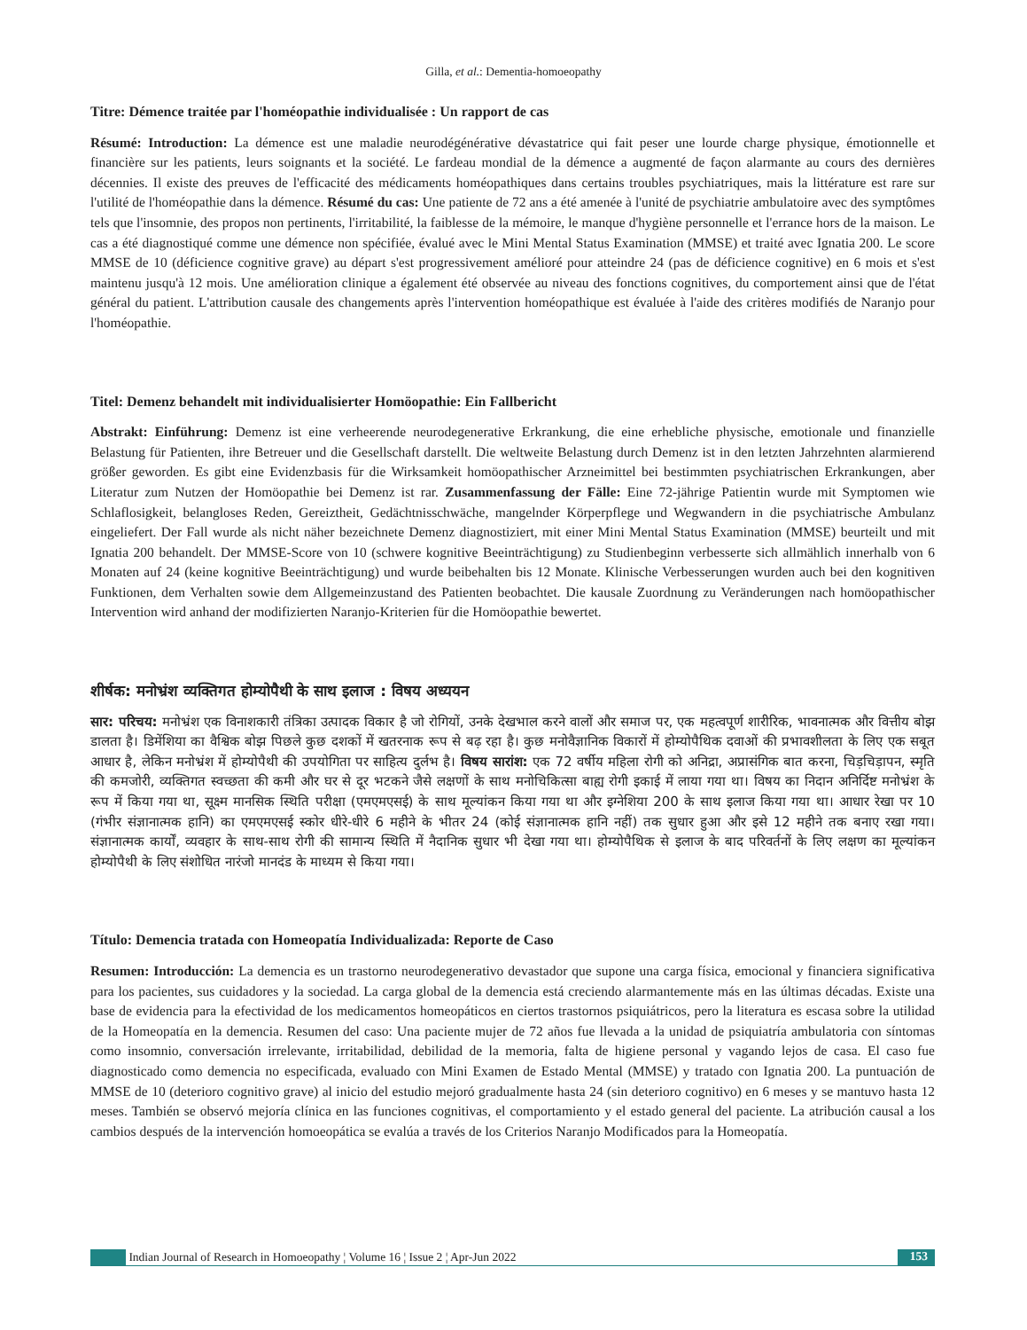Gilla, et al.: Dementia-homoeopathy
Titre: Démence traitée par l'homéopathie individualisée : Un rapport de cas
Résumé: Introduction: La démence est une maladie neurodégénérative dévastatrice qui fait peser une lourde charge physique, émotionnelle et financière sur les patients, leurs soignants et la société. Le fardeau mondial de la démence a augmenté de façon alarmante au cours des dernières décennies. Il existe des preuves de l'efficacité des médicaments homéopathiques dans certains troubles psychiatriques, mais la littérature est rare sur l'utilité de l'homéopathie dans la démence. Résumé du cas: Une patiente de 72 ans a été amenée à l'unité de psychiatrie ambulatoire avec des symptômes tels que l'insomnie, des propos non pertinents, l'irritabilité, la faiblesse de la mémoire, le manque d'hygiène personnelle et l'errance hors de la maison. Le cas a été diagnostiqué comme une démence non spécifiée, évalué avec le Mini Mental Status Examination (MMSE) et traité avec Ignatia 200. Le score MMSE de 10 (déficience cognitive grave) au départ s'est progressivement amélioré pour atteindre 24 (pas de déficience cognitive) en 6 mois et s'est maintenu jusqu'à 12 mois. Une amélioration clinique a également été observée au niveau des fonctions cognitives, du comportement ainsi que de l'état général du patient. L'attribution causale des changements après l'intervention homéopathique est évaluée à l'aide des critères modifiés de Naranjo pour l'homéopathie.
Titel: Demenz behandelt mit individualisierter Homöopathie: Ein Fallbericht
Abstrakt: Einführung: Demenz ist eine verheerende neurodegenerative Erkrankung, die eine erhebliche physische, emotionale und finanzielle Belastung für Patienten, ihre Betreuer und die Gesellschaft darstellt. Die weltweite Belastung durch Demenz ist in den letzten Jahrzehnten alarmierend größer geworden. Es gibt eine Evidenzbasis für die Wirksamkeit homöopathischer Arzneimittel bei bestimmten psychiatrischen Erkrankungen, aber Literatur zum Nutzen der Homöopathie bei Demenz ist rar. Zusammenfassung der Fälle: Eine 72-jährige Patientin wurde mit Symptomen wie Schlaflosigkeit, belangloses Reden, Gereiztheit, Gedächtnisschwäche, mangelnder Körperpflege und Wegwandern in die psychiatrische Ambulanz eingeliefert. Der Fall wurde als nicht näher bezeichnete Demenz diagnostiziert, mit einer Mini Mental Status Examination (MMSE) beurteilt und mit Ignatia 200 behandelt. Der MMSE-Score von 10 (schwere kognitive Beeinträchtigung) zu Studienbeginn verbesserte sich allmählich innerhalb von 6 Monaten auf 24 (keine kognitive Beeinträchtigung) und wurde beibehalten bis 12 Monate. Klinische Verbesserungen wurden auch bei den kognitiven Funktionen, dem Verhalten sowie dem Allgemeinzustand des Patienten beobachtet. Die kausale Zuordnung zu Veränderungen nach homöopathischer Intervention wird anhand der modifizierten Naranjo-Kriterien für die Homöopathie bewertet.
शीर्षक: मनोभ्रंश व्यक्तिगत होम्योपैथी के साथ इलाज : विषय अध्ययन
सार: परिचय: मनोभ्रंश एक विनाशकारी तंत्रिका उत्पादक विकार है जो रोगियों, उनके देखभाल करने वालों और समाज पर, एक महत्वपूर्ण शारीरिक, भावनात्मक और वित्तीय बोझ डालता है। डिमेंशिया का वैश्विक बोझ पिछले कुछ दशकों में खतरनाक रूप से बढ़ रहा है। कुछ मनोवैज्ञानिक विकारों में होम्योपैथिक दवाओं की प्रभावशीलता के लिए एक सबूत आधार है, लेकिन मनोभ्रंश में होम्योपैथी की उपयोगिता पर साहित्य दुर्लभ है। विषय सारांश: एक 72 वर्षीय महिला रोगी को अनिद्रा, अप्रासंगिक बात करना, चिड़चिड़ापन, स्मृति की कमजोरी, व्यक्तिगत स्वच्छता की कमी और घर से दूर भटकने जैसे लक्षणों के साथ मनोचिकित्सा बाह्य रोगी इकाई में लाया गया था। विषय का निदान अनिर्दिष्ट मनोभ्रंश के रूप में किया गया था, सूक्ष्म मानसिक स्थिति परीक्षा (एमएमएसई) के साथ मूल्यांकन किया गया था और इग्नेशिया 200 के साथ इलाज किया गया था। आधार रेखा पर 10 (गंभीर संज्ञानात्मक हानि) का एमएमएसई स्कोर धीरे-धीरे 6 महीने के भीतर 24 (कोई संज्ञानात्मक हानि नहीं) तक सुधार हुआ और इसे 12 महीने तक बनाए रखा गया। संज्ञानात्मक कार्यों, व्यवहार के साथ-साथ रोगी की सामान्य स्थिति में नैदानिक सुधार भी देखा गया था। होम्योपैथिक से इलाज के बाद परिवर्तनों के लिए लक्षण का मूल्यांकन होम्योपैथी के लिए संशोधित नारंजो मानदंड के माध्यम से किया गया।
Título: Demencia tratada con Homeopatía Individualizada: Reporte de Caso
Resumen: Introducción: La demencia es un trastorno neurodegenerativo devastador que supone una carga física, emocional y financiera significativa para los pacientes, sus cuidadores y la sociedad. La carga global de la demencia está creciendo alarmantemente más en las últimas décadas. Existe una base de evidencia para la efectividad de los medicamentos homeopáticos en ciertos trastornos psiquiátricos, pero la literatura es escasa sobre la utilidad de la Homeopatía en la demencia. Resumen del caso: Una paciente mujer de 72 años fue llevada a la unidad de psiquiatría ambulatoria con síntomas como insomnio, conversación irrelevante, irritabilidad, debilidad de la memoria, falta de higiene personal y vagando lejos de casa. El caso fue diagnosticado como demencia no especificada, evaluado con Mini Examen de Estado Mental (MMSE) y tratado con Ignatia 200. La puntuación de MMSE de 10 (deterioro cognitivo grave) al inicio del estudio mejoró gradualmente hasta 24 (sin deterioro cognitivo) en 6 meses y se mantuvo hasta 12 meses. También se observó mejoría clínica en las funciones cognitivas, el comportamiento y el estado general del paciente. La atribución causal a los cambios después de la intervención homoeopática se evalúa a través de los Criterios Naranjo Modificados para la Homeopatía.
Indian Journal of Research in Homoeopathy ¦ Volume 16 ¦ Issue 2 ¦ Apr-Jun 2022 153